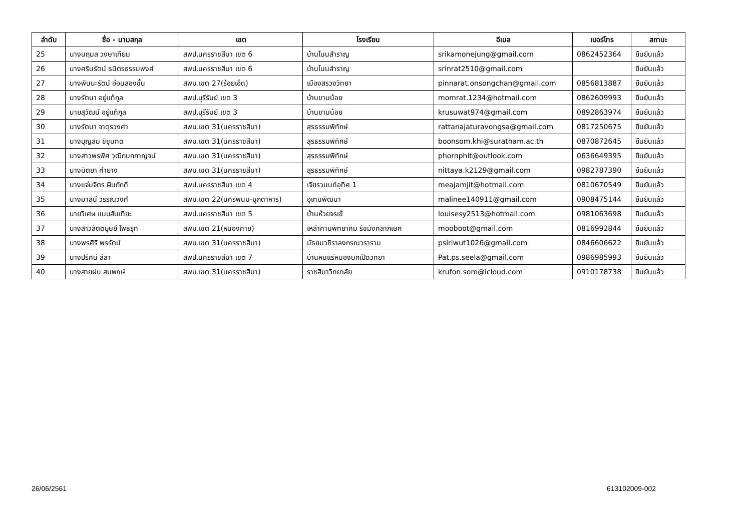| ลำดับ | ชื่อ - นามสกุล | เขต | โรงเรียน | อีเมล | เบอร์โทร | สถานะ |
| --- | --- | --- | --- | --- | --- | --- |
| 25 | นางนฤมล วงษาเทียม | สพป.นครราชสีมา เขต 6 | บ้านโนนสำราญ | srikamonejung@gmail.com | 0862452364 | ยืนยันแล้ว |
| 26 | นางศรินรัตน์ ธนิตรธรรมพงศ์ | สพป.นครราชสีมา เขต 6 | บ้านโนนสำราญ | srinrat2510@gmail.com | | ยืนยันแล้ว |
| 27 | นางพินนะรัตน์ อ่อนสองชั้น | สพม.เขต 27(ร้อยเอ็ด) | เมืองสรวงวิทยา | pinnarat.onsongchan@gmail.com | 0856813887 | ยืนยันแล้ว |
| 28 | นางรัตนา อยู่แท้กูล | สพป.บุรีรัมย์ เขต 3 | บ้านขามน้อย | momrat.1234@hotmail.com | 0862609993 | ยืนยันแล้ว |
| 29 | นายสุวัฒน์ อยู่แท้กูล | สพป.บุรีรัมย์ เขต 3 | บ้านขามน้อย | krusuwat974@gmail.com | 0892863974 | ยืนยันแล้ว |
| 30 | นางรัตนา จาตุรวงศา | สพม.เขต 31(นครราชสีมา) | สุรธรรมพิทักษ์ | rattanajaturavongsa@gmail.com | 0817250675 | ยืนยันแล้ว |
| 31 | นางบุญสม ขิขุนทด | สพม.เขต 31(นครราชสีมา) | สุรธรรมพิทักษ์ | boonsom.khi@suratham.ac.th | 0870872645 | ยืนยันแล้ว |
| 32 | นางสาวพรพิศ วุฒิกนกกาญจน์ | สพม.เขต 31(นครราชสีมา) | สุรธรรมพิทักษ์ | phornphit@outlook.com | 0636649395 | ยืนยันแล้ว |
| 33 | นางนิตยา คำยาง | สพม.เขต 31(นครราชสีมา) | สุรธรรมพิทักษ์ | nittaya.k2129@gmail.com | 0982787390 | ยืนยันแล้ว |
| 34 | นางแจ่มจิตร ผินภักดี | สพป.นครราชสีมา เขต 4 | เจียรวนนท์อุทิศ 1 | meajamjit@hotmail.com | 0810670549 | ยืนยันแล้ว |
| 35 | นางมาลินี วรรณวงศ์ | สพม.เขต 22(นครพนม-มุกดาหาร) | อุเทนพัฒนา | malinee140911@gmail.com | 0908475144 | ยืนยันแล้ว |
| 36 | นายวิเศษ แนบสันเทียะ | สพป.นครราชสีมา เขต 5 | บ้านห้วยจรเข้ | louisesy2513@hotmail.com | 0981063698 | ยืนยันแล้ว |
| 37 | นางสาวสัตตบุษย์ โพธิรุท | สพม.เขต 21(หนองคาย) | เหล่าคามพิทยาคม รัชมังคลาภิเษก | mooboot@gmail.com | 0816992844 | ยืนยันแล้ว |
| 38 | นางพรศิริ พรรัตน์ | สพม.เขต 31(นครราชสีมา) | มัธยมวชิราลงกรณวราราม | psiriwut1026@gmail.com | 0846606622 | ยืนยันแล้ว |
| 39 | นางปรัศนี สีลา | สพป.นครราชสีมา เขต 7 | บ้านหินแร่หนองนกเป็ดวิทยา | Pat.ps.seela@gmail.com | 0986985993 | ยืนยันแล้ว |
| 40 | นางสายฝน สมพงษ์ | สพม.เขต 31(นครราชสีมา) | ราชสีมาวิทยาลัย | krufon.som@icloud.com | 0910178738 | ยืนยันแล้ว |
26/06/2561 613102009-002